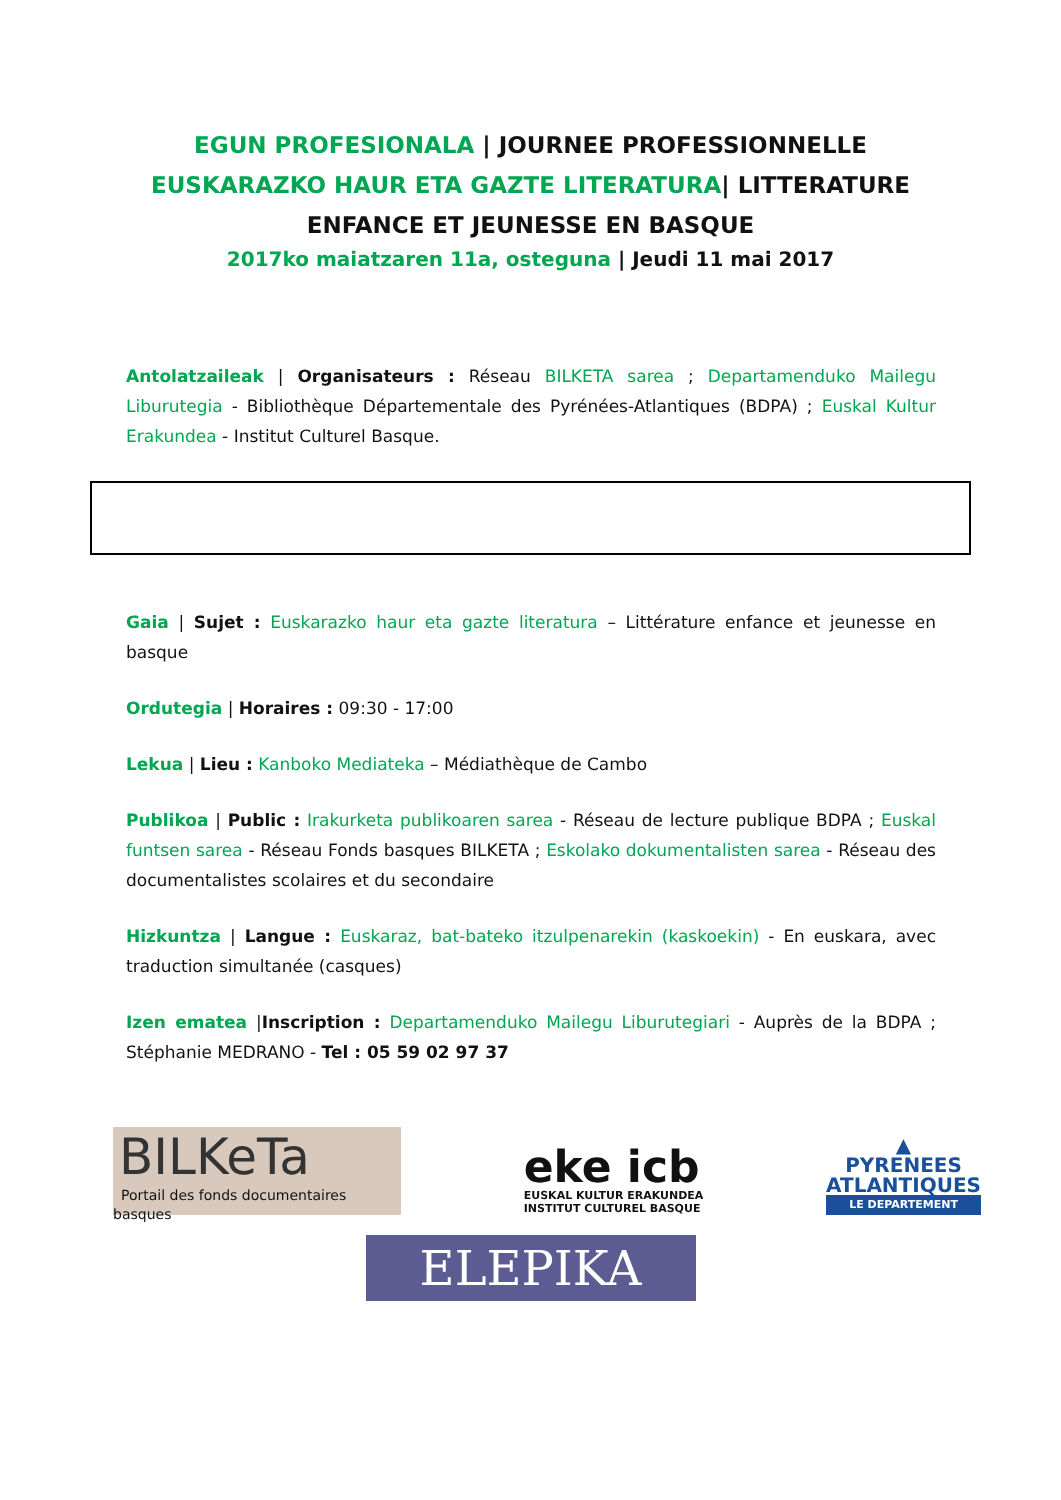EGUN PROFESIONALA | JOURNEE PROFESSIONNELLE
EUSKARAZKO HAUR ETA GAZTE LITERATURA| LITTERATURE
ENFANCE ET JEUNESSE EN BASQUE
2017ko maiatzaren 11a, osteguna | Jeudi 11 mai 2017
Antolatzaileak | Organisateurs : Réseau BILKETA sarea ; Departamenduko Mailegu Liburutegia - Bibliothèque Départementale des Pyrénées-Atlantiques (BDPA) ; Euskal Kultur Erakundea - Institut Culturel Basque.
Gaia | Sujet : Euskarazko haur eta gazte literatura – Littérature enfance et jeunesse en basque
Ordutegia | Horaires : 09:30 - 17:00
Lekua | Lieu : Kanboko Mediateka – Médiathèque de Cambo
Publikoa | Public : Irakurketa publikoaren sarea - Réseau de lecture publique BDPA ; Euskal funtsen sarea - Réseau Fonds basques BILKETA ; Eskolako dokumentalisten sarea - Réseau des documentalistes scolaires et du secondaire
Hizkuntza | Langue : Euskaraz, bat-bateko itzulpenarekin (kaskoekin) - En euskara, avec traduction simultanée (casques)
Izen ematea |Inscription : Departamenduko Mailegu Liburutegiari - Auprès de la BDPA ; Stéphanie MEDRANO - Tel : 05 59 02 97 37
BILKeTa
Portail des fonds documentaires basques
eke icb
EUSKAL KULTUR ERAKUNDEA
INSTITUT CULTUREL BASQUE
▲
PYRENEES
ATLANTIQUES
LE DEPARTEMENT
ELEPIKA